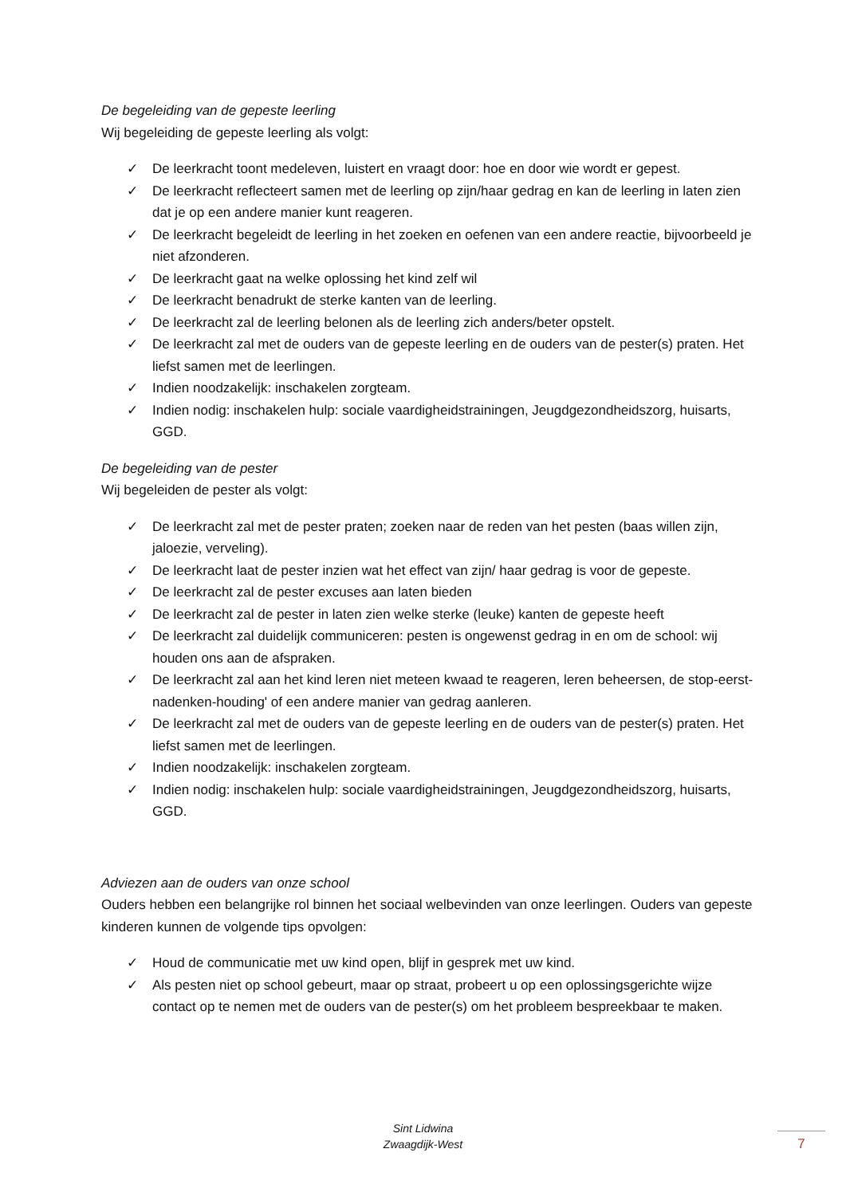De begeleiding van de gepeste leerling
Wij begeleiding de gepeste leerling als volgt:
✓ De leerkracht toont medeleven, luistert en vraagt door: hoe en door wie wordt er gepest.
✓ De leerkracht reflecteert samen met de leerling op zijn/haar gedrag en kan de leerling in laten zien dat je op een andere manier kunt reageren.
✓ De leerkracht begeleidt de leerling in het zoeken en oefenen van een andere reactie, bijvoorbeeld je niet afzonderen.
✓ De leerkracht gaat na welke oplossing het kind zelf wil
✓ De leerkracht benadrukt de sterke kanten van de leerling.
✓ De leerkracht zal de leerling belonen als de leerling zich anders/beter opstelt.
✓ De leerkracht zal met de ouders van de gepeste leerling en de ouders van de pester(s) praten. Het liefst samen met de leerlingen.
✓ Indien noodzakelijk: inschakelen zorgteam.
✓ Indien nodig: inschakelen hulp: sociale vaardigheidstrainingen, Jeugdgezondheidszorg, huisarts, GGD.
De begeleiding van de pester
Wij begeleiden de pester als volgt:
✓ De leerkracht zal met de pester praten; zoeken naar de reden van het pesten (baas willen zijn, jaloezie, verveling).
✓ De leerkracht laat de pester inzien wat het effect van zijn/ haar gedrag is voor de gepeste.
✓ De leerkracht zal de pester excuses aan laten bieden
✓ De leerkracht zal de pester in laten zien welke sterke (leuke) kanten de gepeste heeft
✓ De leerkracht zal duidelijk communiceren: pesten is ongewenst gedrag in en om de school: wij houden ons aan de afspraken.
✓ De leerkracht zal aan het kind leren niet meteen kwaad te reageren, leren beheersen, de stop-eerst-nadenken-houding' of een andere manier van gedrag aanleren.
✓ De leerkracht zal met de ouders van de gepeste leerling en de ouders van de pester(s) praten. Het liefst samen met de leerlingen.
✓ Indien noodzakelijk: inschakelen zorgteam.
✓ Indien nodig: inschakelen hulp: sociale vaardigheidstrainingen, Jeugdgezondheidszorg, huisarts, GGD.
Adviezen aan de ouders van onze school
Ouders hebben een belangrijke rol binnen het sociaal welbevinden van onze leerlingen. Ouders van gepeste kinderen kunnen de volgende tips opvolgen:
✓ Houd de communicatie met uw kind open, blijf in gesprek met uw kind.
✓ Als pesten niet op school gebeurt, maar op straat, probeert u op een oplossingsgerichte wijze contact op te nemen met de ouders van de pester(s) om het probleem bespreekbaar te maken.
Sint Lidwina
Zwaagdijk-West
7